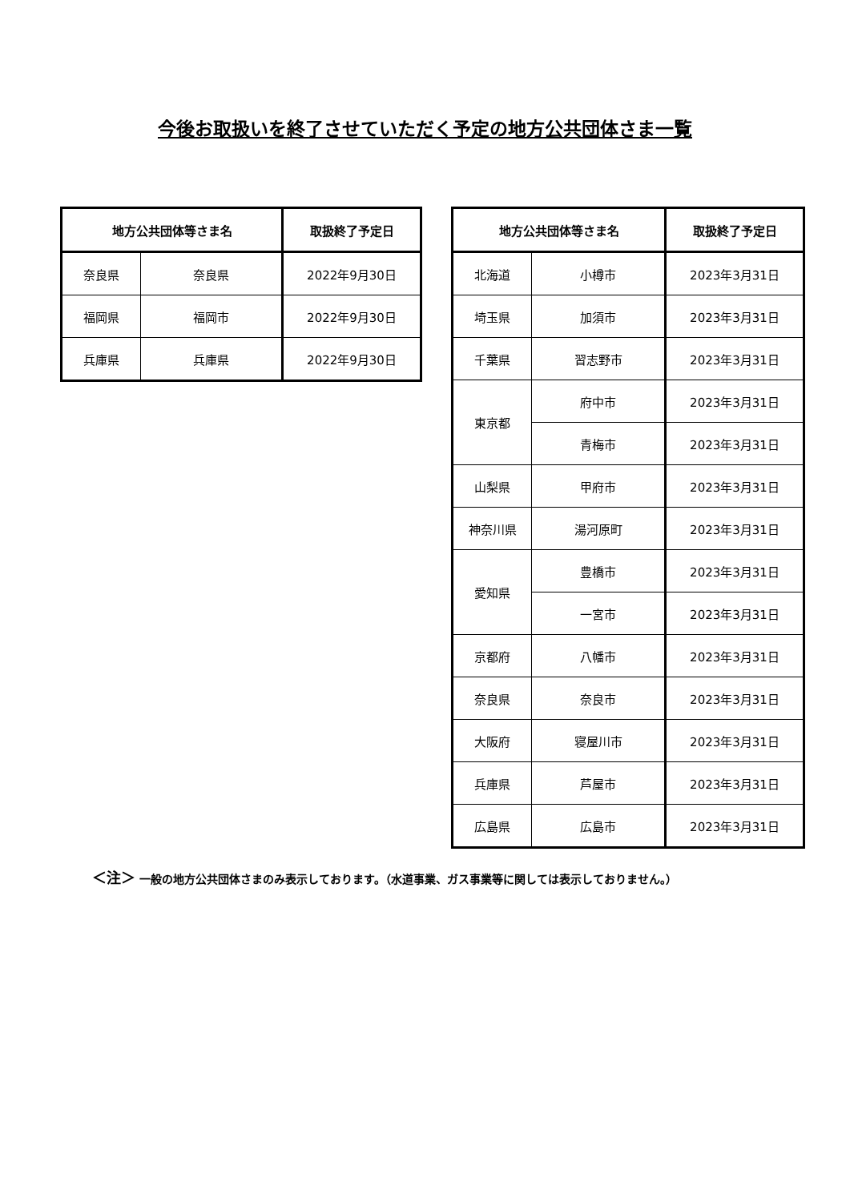今後お取扱いを終了させていただく予定の地方公共団体さま一覧
| 地方公共団体等さま名 | | 取扱終了予定日 |
| --- | --- | --- |
| 奈良県 | 奈良県 | 2022年9月30日 |
| 福岡県 | 福岡市 | 2022年9月30日 |
| 兵庫県 | 兵庫県 | 2022年9月30日 |
| 地方公共団体等さま名 | | 取扱終了予定日 |
| --- | --- | --- |
| 北海道 | 小樽市 | 2023年3月31日 |
| 埼玉県 | 加須市 | 2023年3月31日 |
| 千葉県 | 習志野市 | 2023年3月31日 |
| 東京都 | 府中市 | 2023年3月31日 |
| | 青梅市 | 2023年3月31日 |
| 山梨県 | 甲府市 | 2023年3月31日 |
| 神奈川県 | 湯河原町 | 2023年3月31日 |
| 愛知県 | 豊橋市 | 2023年3月31日 |
| | 一宮市 | 2023年3月31日 |
| 京都府 | 八幡市 | 2023年3月31日 |
| 奈良県 | 奈良市 | 2023年3月31日 |
| 大阪府 | 寝屋川市 | 2023年3月31日 |
| 兵庫県 | 芦屋市 | 2023年3月31日 |
| 広島県 | 広島市 | 2023年3月31日 |
＜注＞ 一般の地方公共団体さまのみ表示しております。（水道事業、ガス事業等に関しては表示しておりません。）